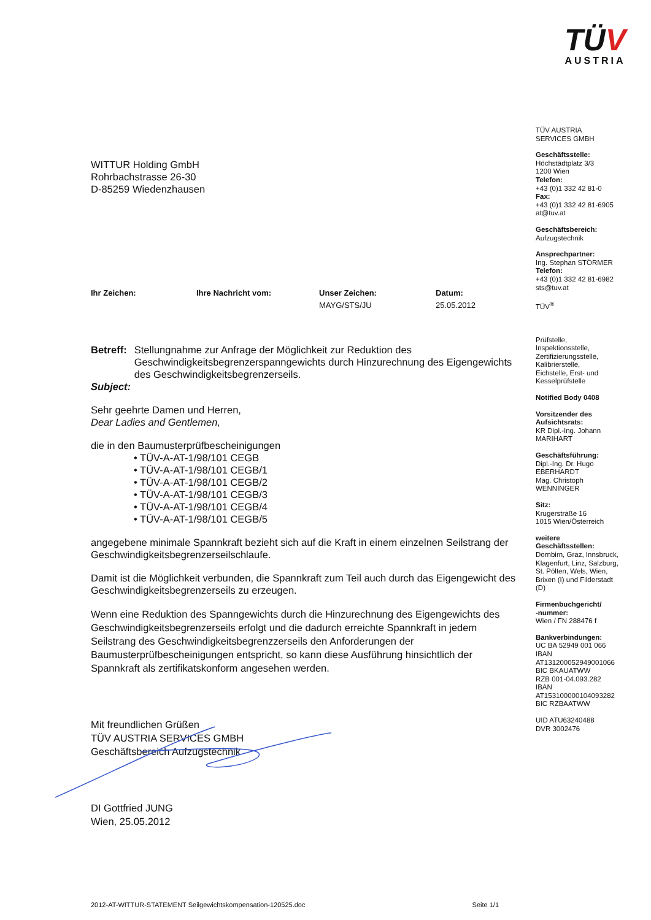TÜV
AUSTRIA
TÜV AUSTRIA
SERVICES GMBH
Geschäftsstelle:
Höchstädtplatz 3/3
1200 Wien
Telefon:
+43 (0)1 332 42 81-0
Fax:
+43 (0)1 332 42 81-6905
at@tuv.at
Geschäftsbereich:
Aufzugstechnik
Ansprechpartner:
Ing. Stephan STÖRMER
Telefon:
+43 (0)1 332 42 81-6982
sts@tuv.at
TÜV<sup>®</sup>
Prüfstelle,
Inspektionsstelle,
Zertifizierungsstelle,
Kalibrierstelle,
Eichstelle, Erst- und
Kesselprüfstelle
Notified Body 0408
Vorsitzender des
Aufsichtsrats:
KR Dipl.-Ing. Johann
MARIHART
Geschäftsführung:
Dipl.-Ing. Dr. Hugo
EBERHARDT
Mag. Christoph
WENNINGER
Sitz:
Krugerstraße 16
1015 Wien/Österreich
weitere
Geschäftsstellen:
Dornbirn, Graz, Innsbruck,
Klagenfurt, Linz, Salzburg,
St. Pölten, Wels, Wien,
Brixen (I) und Filderstadt
(D)
Firmenbuchgericht/
-nummer:
Wien / FN 288476 f
Bankverbindungen:
UC BA 52949 001 066
IBAN
AT131200052949001066
BIC BKAUATWW
RZB 001-04.093.282
IBAN
AT153100000104093282
BIC RZBAATWW
UID ATU63240488
DVR 3002476
WITTUR Holding GmbH
Rohrbachstrasse 26-30
D-85259 Wiedenzhausen
Ihr Zeichen: Ihre Nachricht vom: Unser Zeichen:
MAYG/STS/JU
Datum:
25.05.2012
Betreff:
Stellungnahme zur Anfrage der Möglichkeit zur Reduktion des Geschwindigkeitsbegrenzerspanngewichts durch Hinzurechnung des Eigengewichts des Geschwindigkeitsbegrenzerseils.
Subject:
Sehr geehrte Damen und Herren,
Dear Ladies and Gentlemen,
die in den Baumusterprüfbescheinigungen
• TÜV-A-AT-1/98/101 CEGB
• TÜV-A-AT-1/98/101 CEGB/1
• TÜV-A-AT-1/98/101 CEGB/2
• TÜV-A-AT-1/98/101 CEGB/3
• TÜV-A-AT-1/98/101 CEGB/4
• TÜV-A-AT-1/98/101 CEGB/5
angegebene minimale Spannkraft bezieht sich auf die Kraft in einem einzelnen Seilstrang der Geschwindigkeitsbegrenzerseilschlaufe.
Damit ist die Möglichkeit verbunden, die Spannkraft zum Teil auch durch das Eigengewicht des Geschwindigkeitsbegrenzerseils zu erzeugen.
Wenn eine Reduktion des Spanngewichts durch die Hinzurechnung des Eigengewichts des Geschwindigkeitsbegrenzerseils erfolgt und die dadurch erreichte Spannkraft in jedem Seilstrang des Geschwindigkeitsbegrenzzerseils den Anforderungen der Baumusterprüfbescheinigungen entspricht, so kann diese Ausführung hinsichtlich der Spannkraft als zertifikatskonform angesehen werden.
Mit freundlichen Grüßen
TÜV AUSTRIA SERVICES GMBH
Geschäftsbereich Aufzugstechnik
DI Gottfried JUNG
Wien, 25.05.2012
2012-AT-WITTUR-STATEMENT Seilgewichtskompensation-120525.doc Seite 1/1